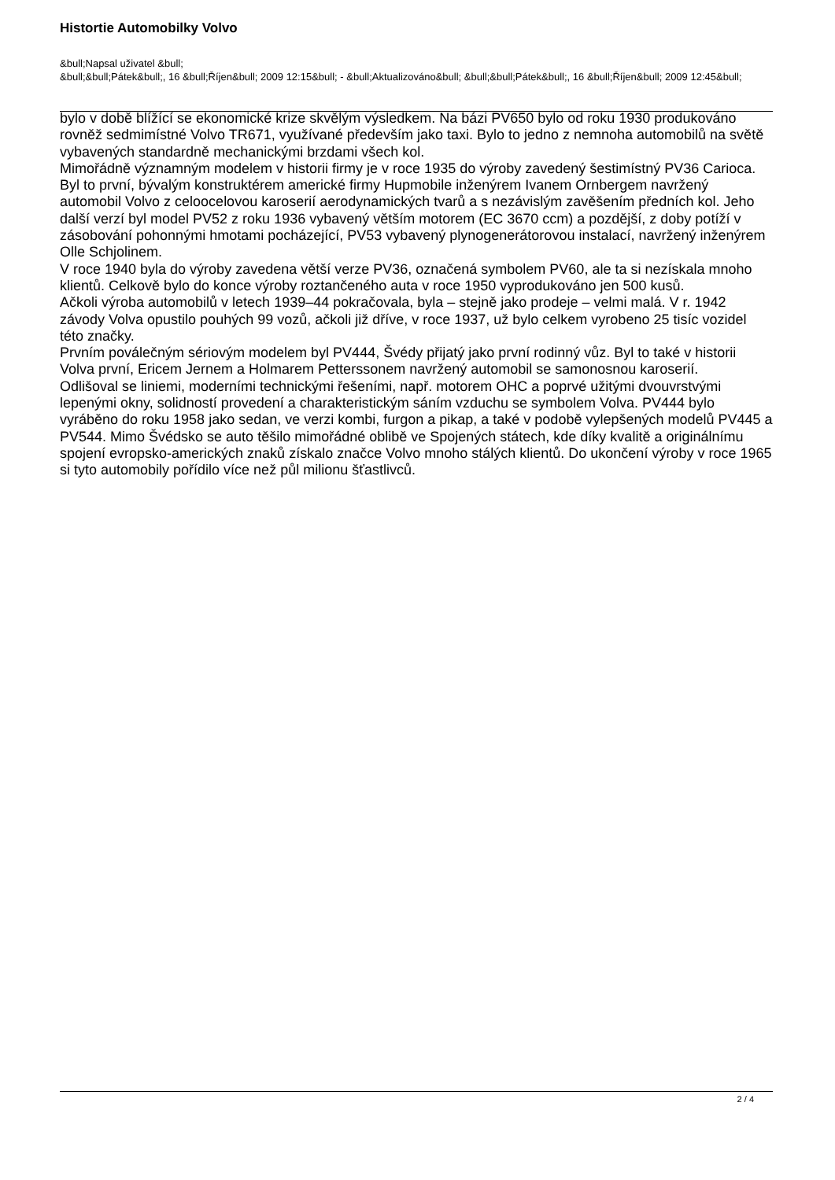Histortie Automobilky Volvo
&bull;Napsal uživatel &bull;
&bull;&bull;Pátek&bull;, 16 &bull;Říjen&bull; 2009 12:15&bull; - &bull;Aktualizováno&bull; &bull;&bull;Pátek&bull;, 16 &bull;Říjen&bull; 2009 12:45&bull;
bylo v době blížící se ekonomické krize skvělým výsledkem. Na bázi PV650 bylo od roku 1930 produkováno rovněž sedmimístné Volvo TR671, využívané především jako taxi. Bylo to jedno z nemnoha automobilů na světě vybavených standardně mechanickými brzdami všech kol.
Mimořádně významným modelem v historii firmy je v roce 1935 do výroby zavedený šestimístný PV36 Carioca. Byl to první, bývalým konstruktérem americké firmy Hupmobile inženýrem Ivanem Ornbergem navržený automobil Volvo z celoocelovou karoserií aerodynamických tvarů a s nezávislým zavěšením předních kol. Jeho další verzí byl model PV52 z roku 1936 vybavený větším motorem (EC 3670 ccm) a pozdější, z doby potíží v zásobování pohonnými hmotami pocházející, PV53 vybavený plynogenerátorovou instalací, navržený inženýrem Olle Schjolinem.
V roce 1940 byla do výroby zavedena větší verze PV36, označená symbolem PV60, ale ta si nezískala mnoho klientů. Celkově bylo do konce výroby roztančeného auta v roce 1950 vyprodukováno jen 500 kusů.
Ačkoli výroba automobilů v letech 1939–44 pokračovala, byla – stejně jako prodeje – velmi malá. V r. 1942 závody Volva opustilo pouhých 99 vozů, ačkoli již dříve, v roce 1937, už bylo celkem vyrobeno 25 tisíc vozidel této značky.
Prvním poválečným sériovým modelem byl PV444, Švédy přijatý jako první rodinný vůz. Byl to také v historii Volva první, Ericem Jernem a Holmarem Petterssonem navržený automobil se samonosnou karoserií.
Odlišoval se liniemi, moderními technickými řešeními, např. motorem OHC a poprvé užitými dvouvrstvými lepenými okny, solidností provedení a charakteristickým sáním vzduchu se symbolem Volva. PV444 bylo vyráběno do roku 1958 jako sedan, ve verzi kombi, furgon a pikap, a také v podobě vylepšených modelů PV445 a PV544. Mimo Švédsko se auto těšilo mimořádné oblibě ve Spojených státech, kde díky kvalitě a originálnímu spojení evropsko-amerických znaků získalo značce Volvo mnoho stálých klientů. Do ukončení výroby v roce 1965 si tyto automobily pořídilo více než půl milionu šťastlivců.
2 / 4